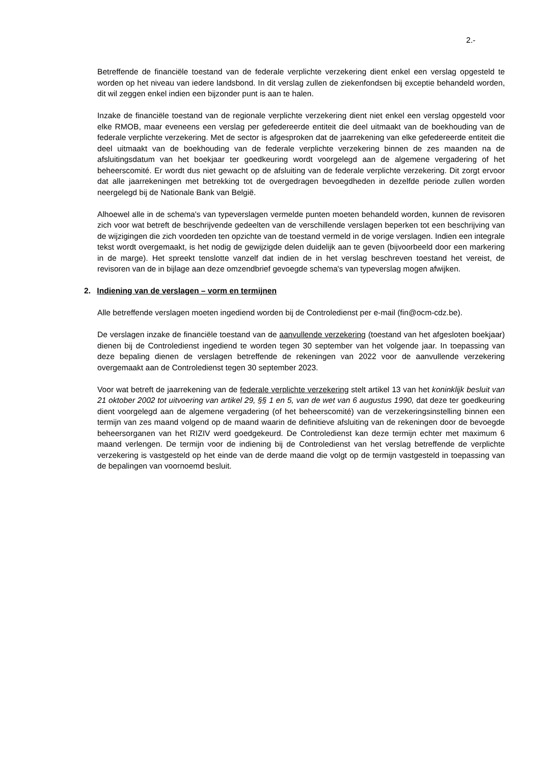2.-
Betreffende de financiële toestand van de federale verplichte verzekering dient enkel een verslag opgesteld te worden op het niveau van iedere landsbond. In dit verslag zullen de ziekenfondsen bij exceptie behandeld worden, dit wil zeggen enkel indien een bijzonder punt is aan te halen.
Inzake de financiële toestand van de regionale verplichte verzekering dient niet enkel een verslag opgesteld voor elke RMOB, maar eveneens een verslag per gefedereerde entiteit die deel uitmaakt van de boekhouding van de federale verplichte verzekering. Met de sector is afgesproken dat de jaarrekening van elke gefedereerde entiteit die deel uitmaakt van de boekhouding van de federale verplichte verzekering binnen de zes maanden na de afsluitingsdatum van het boekjaar ter goedkeuring wordt voorgelegd aan de algemene vergadering of het beheerscomité. Er wordt dus niet gewacht op de afsluiting van de federale verplichte verzekering. Dit zorgt ervoor dat alle jaarrekeningen met betrekking tot de overgedragen bevoegdheden in dezelfde periode zullen worden neergelegd bij de Nationale Bank van België.
Alhoewel alle in de schema's van typeverslagen vermelde punten moeten behandeld worden, kunnen de revisoren zich voor wat betreft de beschrijvende gedeelten van de verschillende verslagen beperken tot een beschrijving van de wijzigingen die zich voordeden ten opzichte van de toestand vermeld in de vorige verslagen. Indien een integrale tekst wordt overgemaakt, is het nodig de gewijzigde delen duidelijk aan te geven (bijvoorbeeld door een markering in de marge). Het spreekt tenslotte vanzelf dat indien de in het verslag beschreven toestand het vereist, de revisoren van de in bijlage aan deze omzendbrief gevoegde schema's van typeverslag mogen afwijken.
2. Indiening van de verslagen – vorm en termijnen
Alle betreffende verslagen moeten ingediend worden bij de Controledienst per e-mail (fin@ocm-cdz.be).
De verslagen inzake de financiële toestand van de aanvullende verzekering (toestand van het afgesloten boekjaar) dienen bij de Controledienst ingediend te worden tegen 30 september van het volgende jaar. In toepassing van deze bepaling dienen de verslagen betreffende de rekeningen van 2022 voor de aanvullende verzekering overgemaakt aan de Controledienst tegen 30 september 2023.
Voor wat betreft de jaarrekening van de federale verplichte verzekering stelt artikel 13 van het koninklijk besluit van 21 oktober 2002 tot uitvoering van artikel 29, §§ 1 en 5, van de wet van 6 augustus 1990, dat deze ter goedkeuring dient voorgelegd aan de algemene vergadering (of het beheerscomité) van de verzekeringsinstelling binnen een termijn van zes maand volgend op de maand waarin de definitieve afsluiting van de rekeningen door de bevoegde beheersorganen van het RIZIV werd goedgekeurd. De Controledienst kan deze termijn echter met maximum 6 maand verlengen. De termijn voor de indiening bij de Controledienst van het verslag betreffende de verplichte verzekering is vastgesteld op het einde van de derde maand die volgt op de termijn vastgesteld in toepassing van de bepalingen van voornoemd besluit.